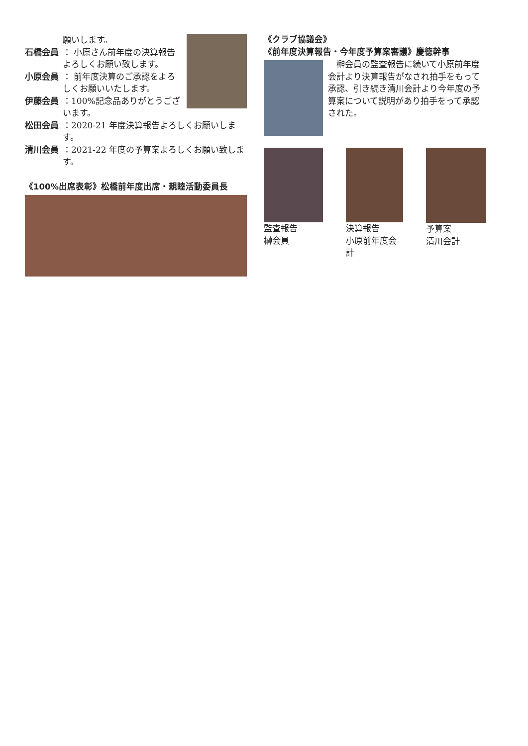願いします。
石橋会員 ： 小原さん前年度の決算報告よろしくお願い致します。
小原会員 ： 前年度決算のご承認をよろしくお願いいたします。
伊藤会員 ：100%記念品ありがとうございます。
松田会員 ：2020-21 年度決算報告よろしくお願いします。
清川会員 ：2021-22 年度の予算案よろしくお願い致します。
《100%出席表彰》松橋前年度出席・親睦活動委員長
《クラブ協議会》
《前年度決算報告・今年度予算案審議》慶徳幹事
榊会員の監査報告に続いて小原前年度会計より決算報告がなされ拍手をもって承認、引き続き清川会計より今年度の予算案について説明があり拍手をって承認された。
監査報告
榊会員
決算報告
小原前年度会計
予算案
清川会計